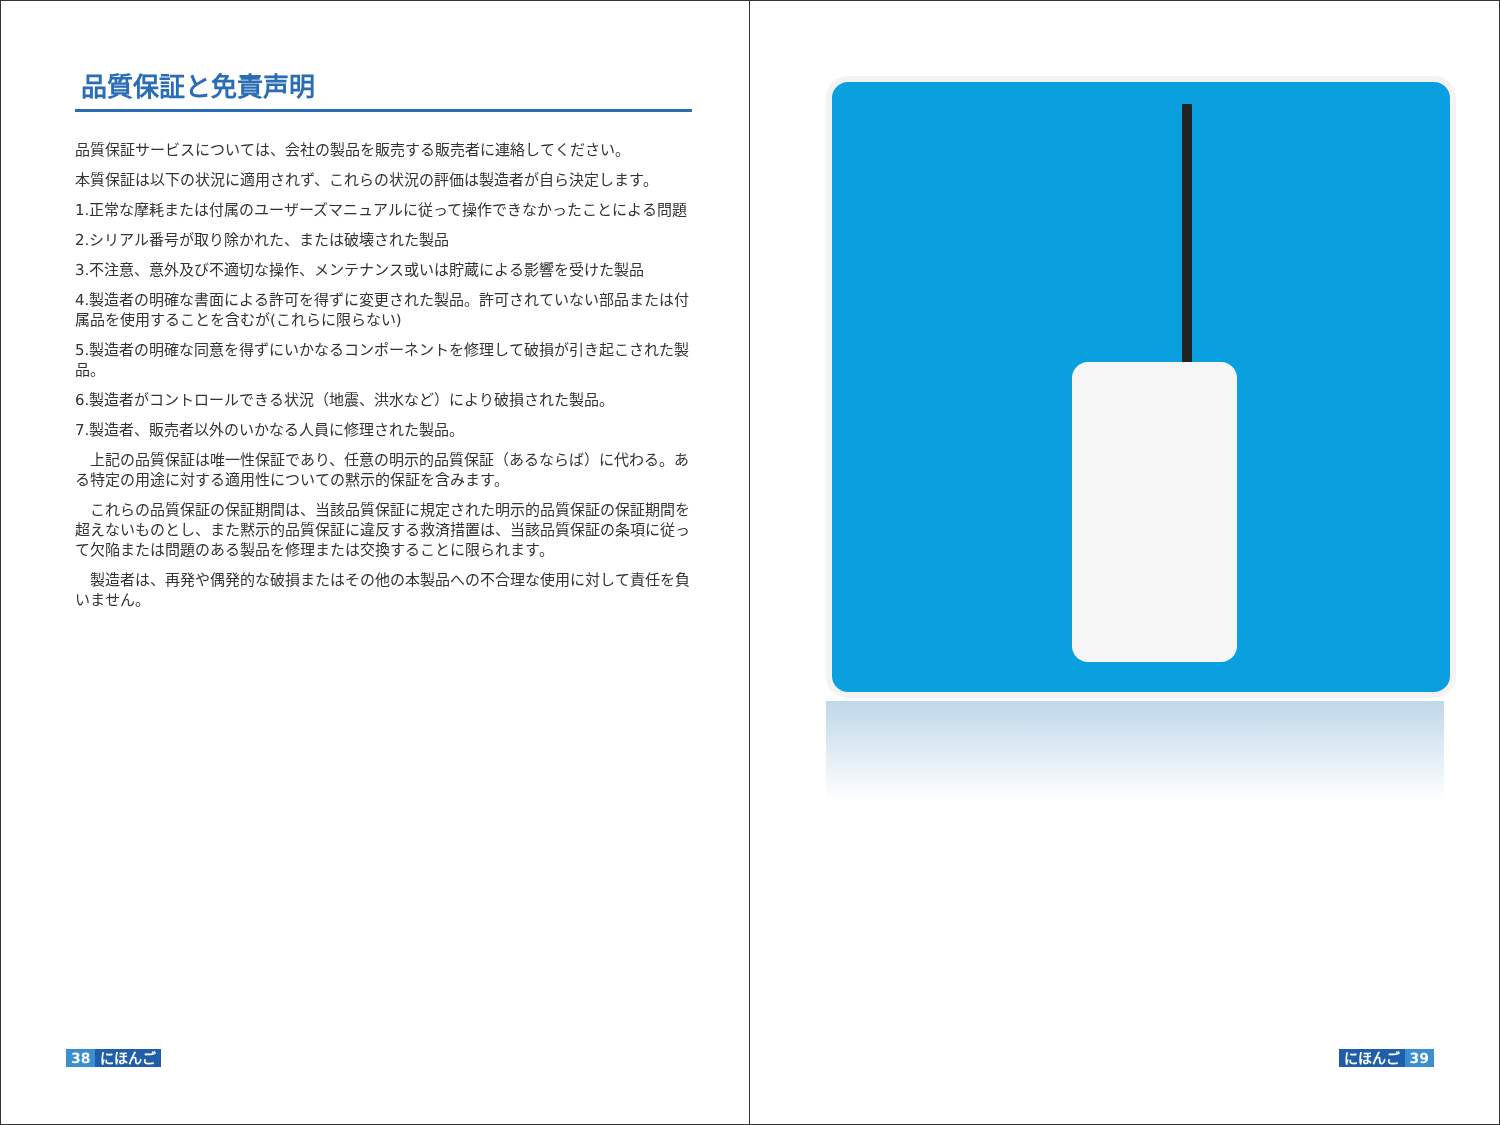品質保証と免責声明
品質保証サービスについては、会社の製品を販売する販売者に連絡してください。
本質保証は以下の状況に適用されず、これらの状況の評価は製造者が自ら決定します。
1.正常な摩耗または付属のユーザーズマニュアルに従って操作できなかったことによる問題
2.シリアル番号が取り除かれた、または破壊された製品
3.不注意、意外及び不適切な操作、メンテナンス或いは貯蔵による影響を受けた製品
4.製造者の明確な書面による許可を得ずに変更された製品。許可されていない部品または付属品を使用することを含むが(これらに限らない)
5.製造者の明確な同意を得ずにいかなるコンポーネントを修理して破損が引き起こされた製品。
6.製造者がコントロールできる状況（地震、洪水など）により破損された製品。
7.製造者、販売者以外のいかなる人員に修理された製品。
　上記の品質保証は唯一性保証であり、任意の明示的品質保証（あるならば）に代わる。ある特定の用途に対する適用性についての黙示的保証を含みます。
　これらの品質保証の保証期間は、当該品質保証に規定された明示的品質保証の保証期間を超えないものとし、また黙示的品質保証に違反する救済措置は、当該品質保証の条項に従って欠陥または問題のある製品を修理または交換することに限られます。
　製造者は、再発や偶発的な破損またはその他の本製品への不合理な使用に対して責任を負いません。
38 にほんご
にほんご 39